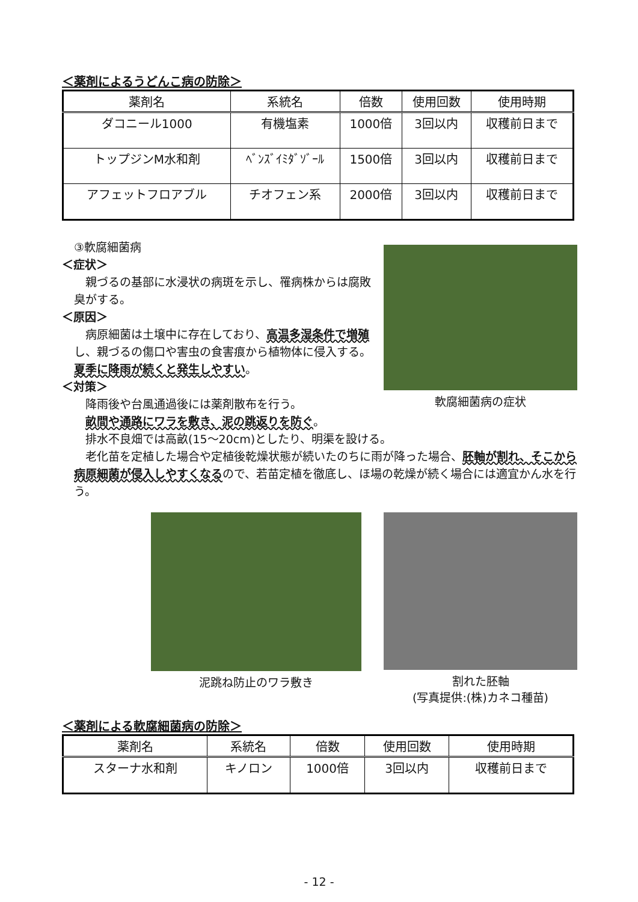＜薬剤によるうどんこ病の防除＞
| 薬剤名 | 系統名 | 倍数 | 使用回数 | 使用時期 |
| --- | --- | --- | --- | --- |
| ダコニール1000 | 有機塩素 | 1000倍 | 3回以内 | 収穫前日まで |
| トップジンM水和剤 | ﾍﾞﾝｽﾞｲﾐﾀﾞｿﾞｰﾙ | 1500倍 | 3回以内 | 収穫前日まで |
| アフェットフロアブル | チオフェン系 | 2000倍 | 3回以内 | 収穫前日まで |
③軟腐細菌病
＜症状＞
　親づるの基部に水浸状の病斑を示し、罹病株からは腐敗臭がする。
＜原因＞
　病原細菌は土壌中に存在しており、高温多湿条件で増殖し、親づるの傷口や害虫の食害痕から植物体に侵入する。夏季に降雨が続くと発生しやすい。
＜対策＞
　降雨後や台風通過後には薬剤散布を行う。
軟腐細菌病の症状
　畝間や通路にワラを敷き、泥の跳返りを防ぐ。
　排水不良畑では高畝(15～20cm)としたり、明渠を設ける。
　老化苗を定植した場合や定植後乾燥状態が続いたのちに雨が降った場合、胚軸が割れ、そこから病原細菌が侵入しやすくなるので、若苗定植を徹底し、ほ場の乾燥が続く場合には適宜かん水を行う。
泥跳ね防止のワラ敷き 割れた胚軸
(写真提供:(株)カネコ種苗)
＜薬剤による軟腐細菌病の防除＞
| 薬剤名 | 系統名 | 倍数 | 使用回数 | 使用時期 |
| --- | --- | --- | --- | --- |
| スターナ水和剤 | キノロン | 1000倍 | 3回以内 | 収穫前日まで |
- 12 -